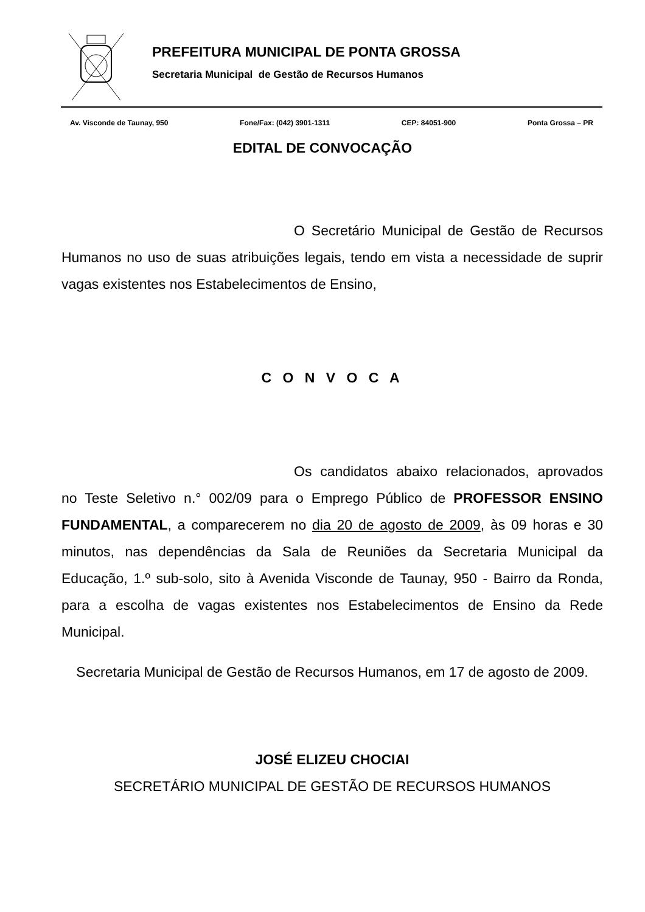PREFEITURA MUNICIPAL DE PONTA GROSSA
Secretaria Municipal de Gestão de Recursos Humanos
Av. Visconde de Taunay, 950 Fone/Fax: (042) 3901-1311 CEP: 84051-900 Ponta Grossa – PR
EDITAL DE CONVOCAÇÃO
O Secretário Municipal de Gestão de Recursos Humanos no uso de suas atribuições legais, tendo em vista a necessidade de suprir vagas existentes nos Estabelecimentos de Ensino,
C O N V O C A
Os candidatos abaixo relacionados, aprovados no Teste Seletivo n.° 002/09 para o Emprego Público de PROFESSOR ENSINO FUNDAMENTAL, a comparecerem no dia 20 de agosto de 2009, às 09 horas e 30 minutos, nas dependências da Sala de Reuniões da Secretaria Municipal da Educação, 1.º sub-solo, sito à Avenida Visconde de Taunay, 950 - Bairro da Ronda, para a escolha de vagas existentes nos Estabelecimentos de Ensino da Rede Municipal.
Secretaria Municipal de Gestão de Recursos Humanos, em 17 de agosto de 2009.
JOSÉ ELIZEU CHOCIAI
SECRETÁRIO MUNICIPAL DE GESTÃO DE RECURSOS HUMANOS